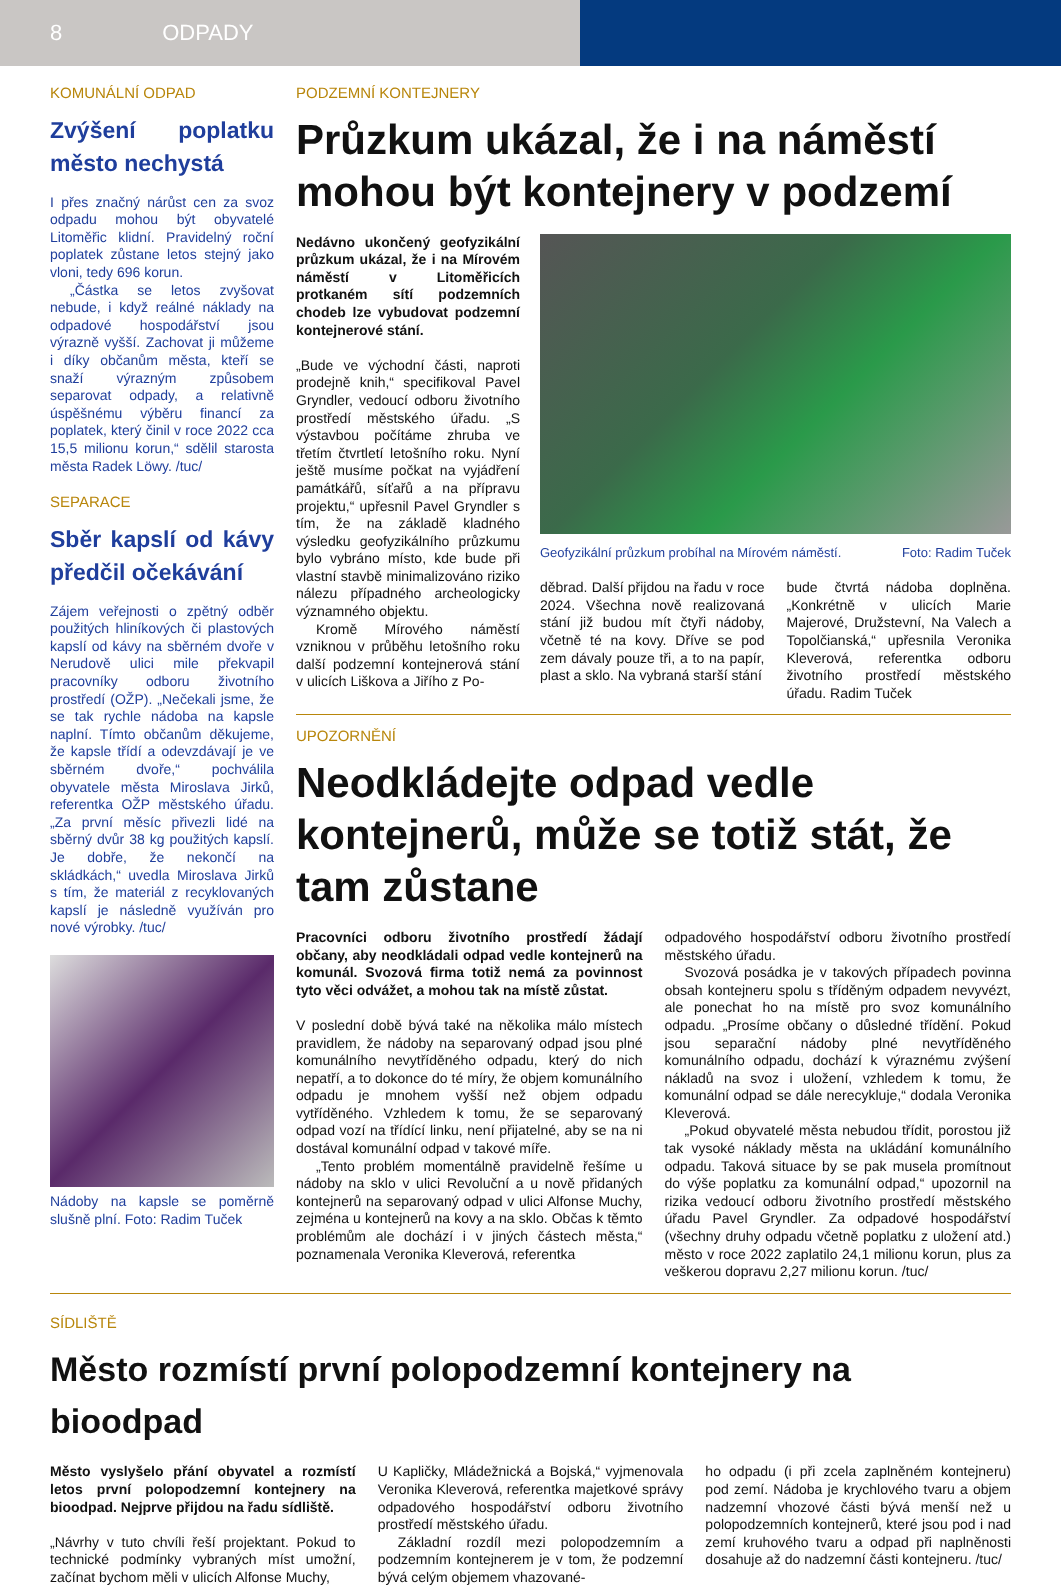8 ODPADY
KOMUNÁLNÍ ODPAD
Zvýšení poplatku město nechystá
I přes značný nárůst cen za svoz odpadu mohou být obyvatelé Litoměřic klidní. Pravidelný roční poplatek zůstane letos stejný jako vloni, tedy 696 korun.
„Částka se letos zvyšovat nebude, i když reálné náklady na odpadové hospodářství jsou výrazně vyšší. Zachovat ji můžeme i díky občanům města, kteří se snaží výrazným způsobem separovat odpady, a relativně úspěšnému výběru financí za poplatek, který činil v roce 2022 cca 15,5 milionu korun,“ sdělil starosta města Radek Löwy. /tuc/
SEPARACE
Sběr kapslí od kávy předčil očekávání
Zájem veřejnosti o zpětný odběr použitých hliníkových či plastových kapslí od kávy na sběrném dvoře v Nerudově ulici mile překvapil pracovníky odboru životního prostředí (OŽP). „Nečekali jsme, že se tak rychle nádoba na kapsle naplní. Tímto občanům děkujeme, že kapsle třídí a odevzdávají je ve sběrném dvoře,“ pochválila obyvatele města Miroslava Jirků, referentka OŽP městského úřadu. „Za první měsíc přivezli lidé na sběrný dvůr 38 kg použitých kapslí. Je dobře, že nekončí na skládkách,“ uvedla Miroslava Jirků s tím, že materiál z recyklovaných kapslí je následně využíván pro nové výrobky. /tuc/
Nádoby na kapsle se poměrně slušně plní. Foto: Radim Tuček
PODZEMNÍ KONTEJNERY
Průzkum ukázal, že i na náměstí mohou být kontejnery v podzemí
Nedávno ukončený geofyzikální průzkum ukázal, že i na Mírovém náměstí v Litoměřicích protkaném sítí podzemních chodeb lze vybudovat podzemní kontejnerové stání.
„Bude ve východní části, naproti prodejně knih,“ specifikoval Pavel Gryndler, vedoucí odboru životního prostředí městského úřadu. „S výstavbou počítáme zhruba ve třetím čtvrtletí letošního roku. Nyní ještě musíme počkat na vyjádření památkářů, síťařů a na přípravu projektu,“ upřesnil Pavel Gryndler s tím, že na základě kladného výsledku geofyzikálního průzkumu bylo vybráno místo, kde bude při vlastní stavbě minimalizováno riziko nálezu případného archeologicky významného objektu.
Kromě Mírového náměstí vzniknou v průběhu letošního roku další podzemní kontejnerová stání v ulicích Liškova a Jiřího z Po-
Geofyzikální průzkum probíhal na Mírovém náměstí. Foto: Radim Tuček
děbrad. Další přijdou na řadu v roce 2024. Všechna nově realizovaná stání již budou mít čtyři nádoby, včetně té na kovy. Dříve se pod zem dávaly pouze tři, a to na papír, plast a sklo. Na vybraná starší stání
bude čtvrtá nádoba doplněna. „Konkrétně v ulicích Marie Majerové, Družstevní, Na Valech a Topolčianská,“ upřesnila Veronika Kleverová, referentka odboru životního prostředí městského úřadu. Radim Tuček
UPOZORNĚNÍ
Neodkládejte odpad vedle kontejnerů, může se totiž stát, že tam zůstane
Pracovníci odboru životního prostředí žádají občany, aby neodkládali odpad vedle kontejnerů na komunál. Svozová firma totiž nemá za povinnost tyto věci odvážet, a mohou tak na místě zůstat.
V poslední době bývá také na několika málo místech pravidlem, že nádoby na separovaný odpad jsou plné komunálního nevytříděného odpadu, který do nich nepatří, a to dokonce do té míry, že objem komunálního odpadu je mnohem vyšší než objem odpadu vytříděného. Vzhledem k tomu, že se separovaný odpad vozí na třídící linku, není přijatelné, aby se na ni dostával komunální odpad v takové míře.
„Tento problém momentálně pravidelně řešíme u nádoby na sklo v ulici Revoluční a u nově přidaných kontejnerů na separovaný odpad v ulici Alfonse Muchy, zejména u kontejnerů na kovy a na sklo. Občas k těmto problémům ale dochází i v jiných částech města,“ poznamenala Veronika Kleverová, referentka
odpadového hospodářství odboru životního prostředí městského úřadu.
Svozová posádka je v takových případech povinna obsah kontejneru spolu s tříděným odpadem nevyvézt, ale ponechat ho na místě pro svoz komunálního odpadu. „Prosíme občany o důsledné třídění. Pokud jsou separační nádoby plné nevytříděného komunálního odpadu, dochází k výraznému zvýšení nákladů na svoz i uložení, vzhledem k tomu, že komunální odpad se dále nerecykluje,“ dodala Veronika Kleverová.
„Pokud obyvatelé města nebudou třídit, porostou již tak vysoké náklady města na ukládání komunálního odpadu. Taková situace by se pak musela promítnout do výše poplatku za komunální odpad,“ upozornil na rizika vedoucí odboru životního prostředí městského úřadu Pavel Gryndler. Za odpadové hospodářství (všechny druhy odpadu včetně poplatku z uložení atd.) město v roce 2022 zaplatilo 24,1 milionu korun, plus za veškerou dopravu 2,27 milionu korun. /tuc/
SÍDLIŠTĚ
Město rozmístí první polopodzemní kontejnery na bioodpad
Město vyslyšelo přání obyvatel a rozmístí letos první polopodzemní kontejnery na bioodpad. Nejprve přijdou na řadu sídliště.
„Návrhy v tuto chvíli řeší projektant. Pokud to technické podmínky vybraných míst umožní, začínat bychom měli v ulicích Alfonse Muchy,
U Kapličky, Mládežnická a Bojská,“ vyjmenovala Veronika Kleverová, referentka majetkové správy odpadového hospodářství odboru životního prostředí městského úřadu.
Základní rozdíl mezi polopodzemním a podzemním kontejnerem je v tom, že podzemní bývá celým objemem vhazované-
ho odpadu (i při zcela zaplněném kontejneru) pod zemí. Nádoba je krychlového tvaru a objem nadzemní vhozové části bývá menší než u polopodzemních kontejnerů, které jsou pod i nad zemí kruhového tvaru a odpad při naplněnosti dosahuje až do nadzemní části kontejneru. /tuc/